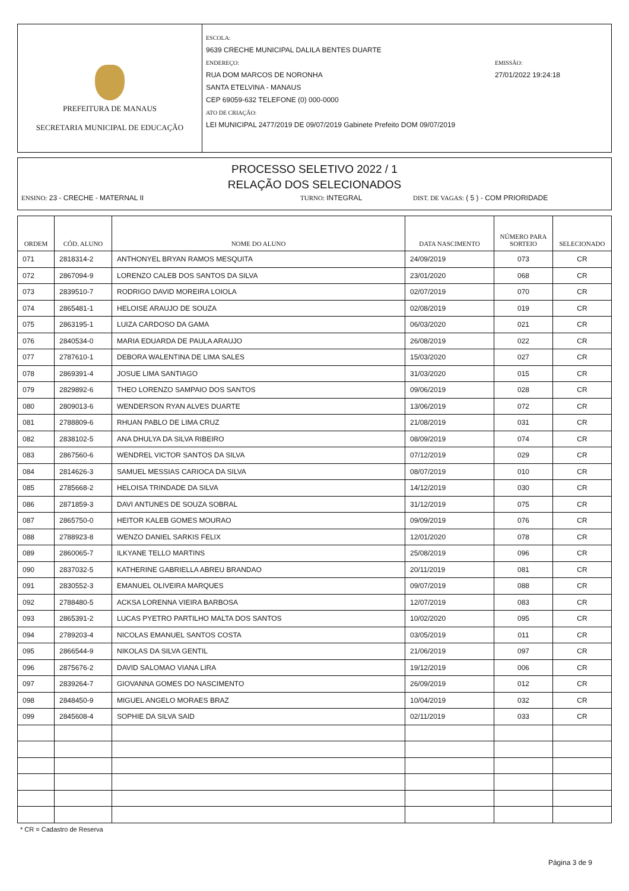PREFEITURA DE MANAUS
SECRETARIA MUNICIPAL DE EDUCAÇÃO
ESCOLA:
9639 CRECHE MUNICIPAL DALILA BENTES DUARTE
ENDEREÇO:
RUA DOM MARCOS DE NORONHA
SANTA ETELVINA - MANAUS
CEP 69059-632 TELEFONE (0) 000-0000
ATO DE CRIAÇÃO:
LEI MUNICIPAL 2477/2019 DE 09/07/2019 Gabinete Prefeito DOM 09/07/2019
EMISSÃO:
27/01/2022 19:24:18
PROCESSO SELETIVO 2022 / 1
RELAÇÃO DOS SELECIONADOS
ENSINO: 23 - CRECHE - MATERNAL II TURNO: INTEGRAL DIST. DE VAGAS: ( 5 ) - COM PRIORIDADE
| ORDEM | CÓD. ALUNO | NOME DO ALUNO | DATA NASCIMENTO | NÚMERO PARA SORTEIO | SELECIONADO |
| --- | --- | --- | --- | --- | --- |
| 071 | 2818314-2 | ANTHONYEL BRYAN RAMOS MESQUITA | 24/09/2019 | 073 | CR |
| 072 | 2867094-9 | LORENZO CALEB DOS SANTOS DA SILVA | 23/01/2020 | 068 | CR |
| 073 | 2839510-7 | RODRIGO DAVID MOREIRA LOIOLA | 02/07/2019 | 070 | CR |
| 074 | 2865481-1 | HELOISE ARAUJO DE SOUZA | 02/08/2019 | 019 | CR |
| 075 | 2863195-1 | LUIZA CARDOSO DA GAMA | 06/03/2020 | 021 | CR |
| 076 | 2840534-0 | MARIA EDUARDA DE PAULA ARAUJO | 26/08/2019 | 022 | CR |
| 077 | 2787610-1 | DEBORA WALENTINA DE LIMA SALES | 15/03/2020 | 027 | CR |
| 078 | 2869391-4 | JOSUE LIMA SANTIAGO | 31/03/2020 | 015 | CR |
| 079 | 2829892-6 | THEO LORENZO SAMPAIO DOS SANTOS | 09/06/2019 | 028 | CR |
| 080 | 2809013-6 | WENDERSON RYAN ALVES DUARTE | 13/06/2019 | 072 | CR |
| 081 | 2788809-6 | RHUAN PABLO DE LIMA CRUZ | 21/08/2019 | 031 | CR |
| 082 | 2838102-5 | ANA DHULYA DA SILVA RIBEIRO | 08/09/2019 | 074 | CR |
| 083 | 2867560-6 | WENDREL VICTOR SANTOS DA SILVA | 07/12/2019 | 029 | CR |
| 084 | 2814626-3 | SAMUEL MESSIAS CARIOCA DA SILVA | 08/07/2019 | 010 | CR |
| 085 | 2785668-2 | HELOISA TRINDADE DA SILVA | 14/12/2019 | 030 | CR |
| 086 | 2871859-3 | DAVI ANTUNES DE SOUZA SOBRAL | 31/12/2019 | 075 | CR |
| 087 | 2865750-0 | HEITOR KALEB GOMES MOURAO | 09/09/2019 | 076 | CR |
| 088 | 2788923-8 | WENZO DANIEL SARKIS FELIX | 12/01/2020 | 078 | CR |
| 089 | 2860065-7 | ILKYANE TELLO MARTINS | 25/08/2019 | 096 | CR |
| 090 | 2837032-5 | KATHERINE GABRIELLA ABREU BRANDAO | 20/11/2019 | 081 | CR |
| 091 | 2830552-3 | EMANUEL OLIVEIRA MARQUES | 09/07/2019 | 088 | CR |
| 092 | 2788480-5 | ACKSA LORENNA VIEIRA BARBOSA | 12/07/2019 | 083 | CR |
| 093 | 2865391-2 | LUCAS PYETRO PARTILHO MALTA DOS SANTOS | 10/02/2020 | 095 | CR |
| 094 | 2789203-4 | NICOLAS EMANUEL SANTOS COSTA | 03/05/2019 | 011 | CR |
| 095 | 2866544-9 | NIKOLAS DA SILVA GENTIL | 21/06/2019 | 097 | CR |
| 096 | 2875676-2 | DAVID SALOMAO VIANA LIRA | 19/12/2019 | 006 | CR |
| 097 | 2839264-7 | GIOVANNA GOMES DO NASCIMENTO | 26/09/2019 | 012 | CR |
| 098 | 2848450-9 | MIGUEL ANGELO MORAES BRAZ | 10/04/2019 | 032 | CR |
| 099 | 2845608-4 | SOPHIE DA SILVA SAID | 02/11/2019 | 033 | CR |
* CR = Cadastro de Reserva
Página 3 de 9